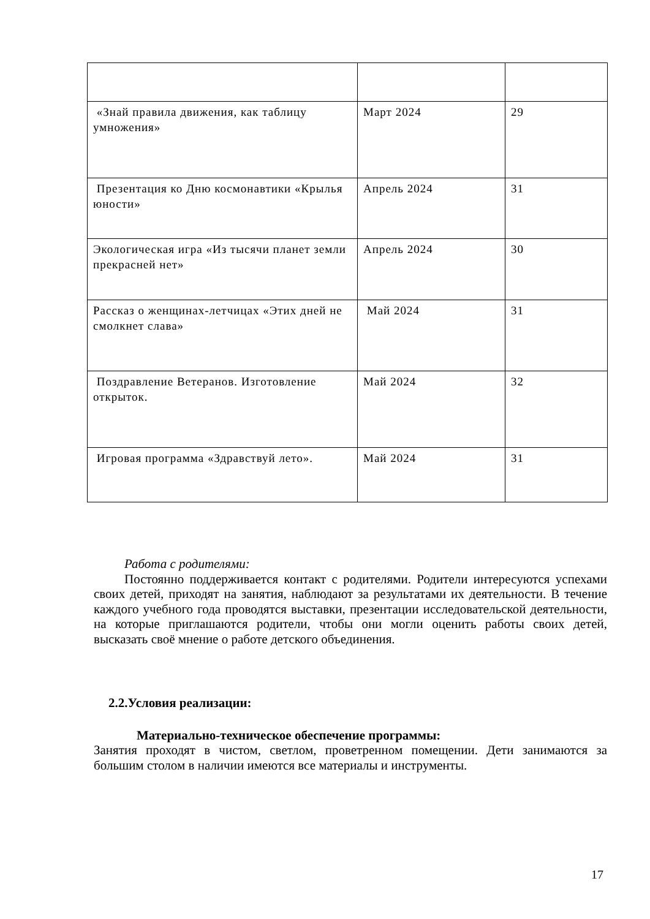| «Знай правила движения, как таблицу умножения» | Март 2024 | 29 |
| Презентация ко Дню космонавтики «Крылья юности» | Апрель 2024 | 31 |
| Экологическая игра «Из тысячи планет земли прекрасней нет» | Апрель 2024 | 30 |
| Рассказ о женщинах-летчицах «Этих дней не смолкнет слава» | Май 2024 | 31 |
| Поздравление Ветеранов. Изготовление открыток. | Май 2024 | 32 |
| Игровая программа «Здравствуй лето». | Май 2024 | 31 |
Работа с родителями:
Постоянно поддерживается контакт с родителями. Родители интересуются успехами своих детей, приходят на занятия, наблюдают за результатами их деятельности. В течение каждого учебного года проводятся выставки, презентации исследовательской деятельности, на которые приглашаются родители, чтобы они могли оценить работы своих детей, высказать своё мнение о работе детского объединения.
2.2.Условия реализации:
Материально-техническое обеспечение программы:
Занятия проходят в чистом, светлом, проветренном помещении. Дети занимаются за большим столом в наличии имеются все материалы и инструменты.
17